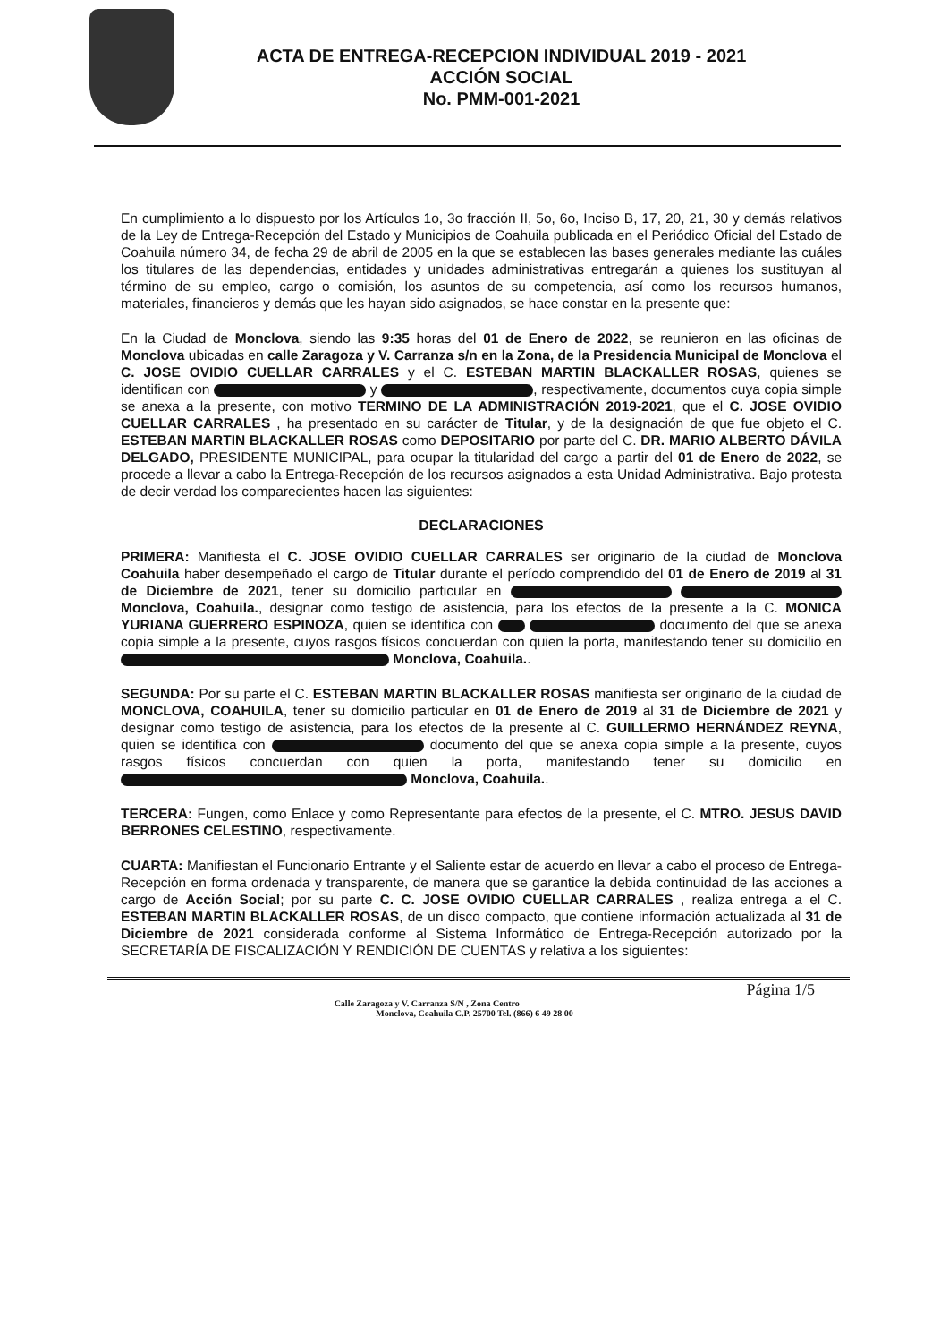ACTA DE ENTREGA-RECEPCION INDIVIDUAL 2019 - 2021
ACCIÓN SOCIAL
No. PMM-001-2021
En cumplimiento a lo dispuesto por los Artículos 1o, 3o fracción II, 5o, 6o, Inciso B, 17, 20, 21, 30 y demás relativos de la Ley de Entrega-Recepción del Estado y Municipios de Coahuila publicada en el Periódico Oficial del Estado de Coahuila número 34, de fecha 29 de abril de 2005 en la que se establecen las bases generales mediante las cuáles los titulares de las dependencias, entidades y unidades administrativas entregarán a quienes los sustituyan al término de su empleo, cargo o comisión, los asuntos de su competencia, así como los recursos humanos, materiales, financieros y demás que les hayan sido asignados, se hace constar en la presente que:
En la Ciudad de Monclova, siendo las 9:35 horas del 01 de Enero de 2022, se reunieron en las oficinas de Monclova ubicadas en calle Zaragoza y V. Carranza s/n en la Zona, de la Presidencia Municipal de Monclova el C. JOSE OVIDIO CUELLAR CARRALES y el C. ESTEBAN MARTIN BLACKALLER ROSAS, quienes se identifican con y , respectivamente, documentos cuya copia simple se anexa a la presente, con motivo TERMINO DE LA ADMINISTRACIÓN 2019-2021, que el C. JOSE OVIDIO CUELLAR CARRALES , ha presentado en su carácter de Titular, y de la designación de que fue objeto el C. ESTEBAN MARTIN BLACKALLER ROSAS como DEPOSITARIO por parte del C. DR. MARIO ALBERTO DÁVILA DELGADO, PRESIDENTE MUNICIPAL, para ocupar la titularidad del cargo a partir del 01 de Enero de 2022, se procede a llevar a cabo la Entrega-Recepción de los recursos asignados a esta Unidad Administrativa. Bajo protesta de decir verdad los comparecientes hacen las siguientes:
DECLARACIONES
PRIMERA: Manifiesta el C. JOSE OVIDIO CUELLAR CARRALES ser originario de la ciudad de Monclova Coahuila haber desempeñado el cargo de Titular durante el período comprendido del 01 de Enero de 2019 al 31 de Diciembre de 2021, tener su domicilio particular en Monclova, Coahuila., designar como testigo de asistencia, para los efectos de la presente a la C. MONICA YURIANA GUERRERO ESPINOZA, quien se identifica con documento del que se anexa copia simple a la presente, cuyos rasgos físicos concuerdan con quien la porta, manifestando tener su domicilio en Monclova, Coahuila..
SEGUNDA: Por su parte el C. ESTEBAN MARTIN BLACKALLER ROSAS manifiesta ser originario de la ciudad de MONCLOVA, COAHUILA, tener su domicilio particular en 01 de Enero de 2019 al 31 de Diciembre de 2021 y designar como testigo de asistencia, para los efectos de la presente al C. GUILLERMO HERNÁNDEZ REYNA, quien se identifica con documento del que se anexa copia simple a la presente, cuyos rasgos físicos concuerdan con quien la porta, manifestando tener su domicilio en Monclova, Coahuila..
TERCERA: Fungen, como Enlace y como Representante para efectos de la presente, el C. MTRO. JESUS DAVID BERRONES CELESTINO, respectivamente.
CUARTA: Manifiestan el Funcionario Entrante y el Saliente estar de acuerdo en llevar a cabo el proceso de Entrega-Recepción en forma ordenada y transparente, de manera que se garantice la debida continuidad de las acciones a cargo de Acción Social; por su parte C. C. JOSE OVIDIO CUELLAR CARRALES , realiza entrega a el C. ESTEBAN MARTIN BLACKALLER ROSAS, de un disco compacto, que contiene información actualizada al 31 de Diciembre de 2021 considerada conforme al Sistema Informático de Entrega-Recepción autorizado por la SECRETARÍA DE FISCALIZACIÓN Y RENDICIÓN DE CUENTAS y relativa a los siguientes:
Página 1/5
Calle Zaragoza y V. Carranza S/N , Zona Centro
Monclova, Coahuila C.P. 25700 Tel. (866) 6 49 28 00